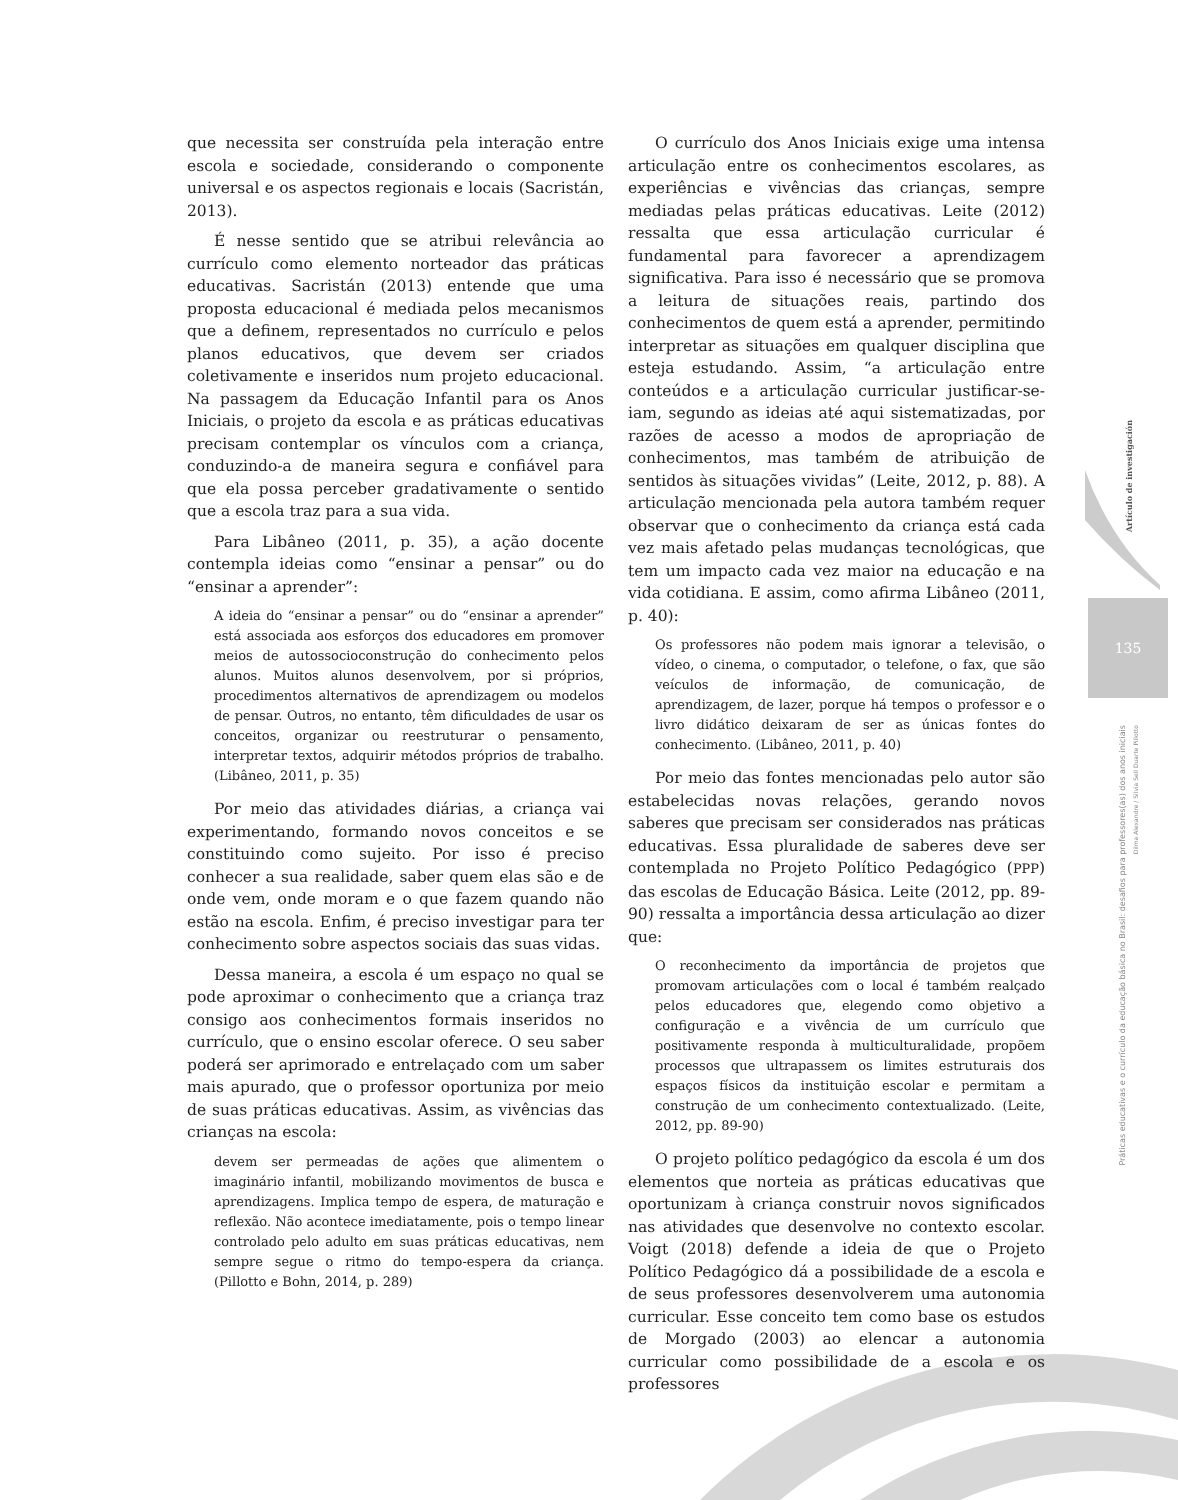que necessita ser construída pela interação entre escola e sociedade, considerando o componente universal e os aspectos regionais e locais (Sacristán, 2013).
É nesse sentido que se atribui relevância ao currículo como elemento norteador das práticas educativas. Sacristán (2013) entende que uma proposta educacional é mediada pelos mecanismos que a definem, representados no currículo e pelos planos educativos, que devem ser criados coletivamente e inseridos num projeto educacional. Na passagem da Educação Infantil para os Anos Iniciais, o projeto da escola e as práticas educativas precisam contemplar os vínculos com a criança, conduzindo-a de maneira segura e confiável para que ela possa perceber gradativamente o sentido que a escola traz para a sua vida.
Para Libâneo (2011, p. 35), a ação docente contempla ideias como “ensinar a pensar” ou do “ensinar a aprender”:
A ideia do “ensinar a pensar” ou do “ensinar a aprender” está associada aos esforços dos educadores em promover meios de autossocioconstrução do conhecimento pelos alunos. Muitos alunos desenvolvem, por si próprios, procedimentos alternativos de aprendizagem ou modelos de pensar. Outros, no entanto, têm dificuldades de usar os conceitos, organizar ou reestruturar o pensamento, interpretar textos, adquirir métodos próprios de trabalho. (Libâneo, 2011, p. 35)
Por meio das atividades diárias, a criança vai experimentando, formando novos conceitos e se constituindo como sujeito. Por isso é preciso conhecer a sua realidade, saber quem elas são e de onde vem, onde moram e o que fazem quando não estão na escola. Enfim, é preciso investigar para ter conhecimento sobre aspectos sociais das suas vidas.
Dessa maneira, a escola é um espaço no qual se pode aproximar o conhecimento que a criança traz consigo aos conhecimentos formais inseridos no currículo, que o ensino escolar oferece. O seu saber poderá ser aprimorado e entrelaçado com um saber mais apurado, que o professor oportuniza por meio de suas práticas educativas. Assim, as vivências das crianças na escola:
devem ser permeadas de ações que alimentem o imaginário infantil, mobilizando movimentos de busca e aprendizagens. Implica tempo de espera, de maturação e reflexão. Não acontece imediatamente, pois o tempo linear controlado pelo adulto em suas práticas educativas, nem sempre segue o ritmo do tempo-espera da criança. (Pillotto e Bohn, 2014, p. 289)
O currículo dos Anos Iniciais exige uma intensa articulação entre os conhecimentos escolares, as experiências e vivências das crianças, sempre mediadas pelas práticas educativas. Leite (2012) ressalta que essa articulação curricular é fundamental para favorecer a aprendizagem significativa. Para isso é necessário que se promova a leitura de situações reais, partindo dos conhecimentos de quem está a aprender, permitindo interpretar as situações em qualquer disciplina que esteja estudando. Assim, “a articulação entre conteúdos e a articulação curricular justificar-se-iam, segundo as ideias até aqui sistematizadas, por razões de acesso a modos de apropriação de conhecimentos, mas também de atribuição de sentidos às situações vividas” (Leite, 2012, p. 88). A articulação mencionada pela autora também requer observar que o conhecimento da criança está cada vez mais afetado pelas mudanças tecnológicas, que tem um impacto cada vez maior na educação e na vida cotidiana. E assim, como afirma Libâneo (2011, p. 40):
Os professores não podem mais ignorar a televisão, o vídeo, o cinema, o computador, o telefone, o fax, que são veículos de informação, de comunicação, de aprendizagem, de lazer, porque há tempos o professor e o livro didático deixaram de ser as únicas fontes do conhecimento. (Libâneo, 2011, p. 40)
Por meio das fontes mencionadas pelo autor são estabelecidas novas relações, gerando novos saberes que precisam ser considerados nas práticas educativas. Essa pluralidade de saberes deve ser contemplada no Projeto Político Pedagógico (PPP) das escolas de Educação Básica. Leite (2012, pp. 89-90) ressalta a importância dessa articulação ao dizer que:
O reconhecimento da importância de projetos que promovam articulações com o local é também realçado pelos educadores que, elegendo como objetivo a configuração e a vivência de um currículo que positivamente responda à multiculturalidade, propõem processos que ultrapassem os limites estruturais dos espaços físicos da instituição escolar e permitam a construção de um conhecimento contextualizado. (Leite, 2012, pp. 89-90)
O projeto político pedagógico da escola é um dos elementos que norteia as práticas educativas que oportunizam à criança construir novos significados nas atividades que desenvolve no contexto escolar. Voigt (2018) defende a ideia de que o Projeto Político Pedagógico dá a possibilidade de a escola e de seus professores desenvolverem uma autonomia curricular. Esse conceito tem como base os estudos de Morgado (2003) ao elencar a autonomia curricular como possibilidade de a escola e os professores
Artículo de investigación
135
Práticas educativas e o currículo da educação básica no Brasil: desafios para professores(as) dos anos iniciais
Dilma Alexandre / Silvia Sell Duarte Pillotto